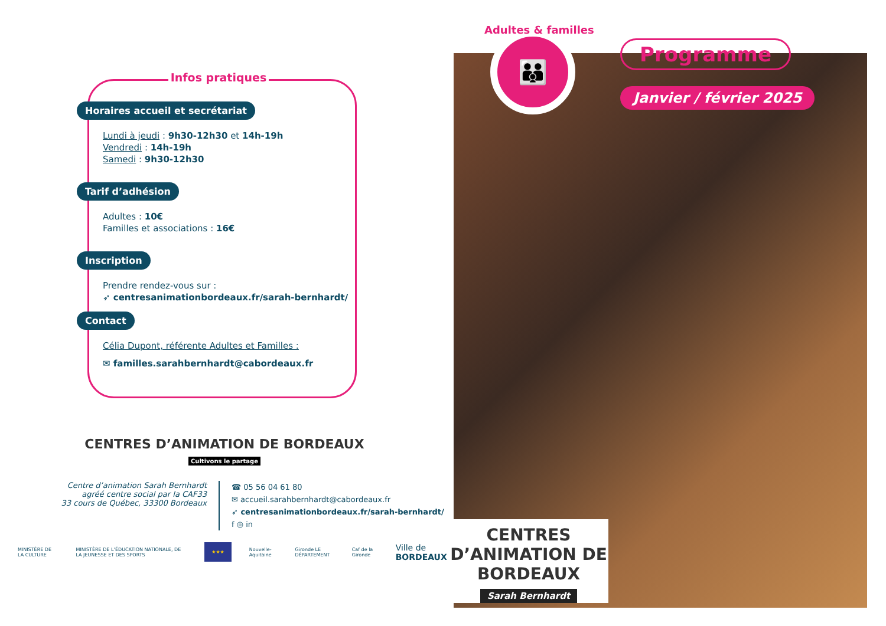Infos pratiques
Horaires accueil et secrétariat
Lundi à jeudi : 9h30-12h30 et 14h-19h
Vendredi : 14h-19h
Samedi : 9h30-12h30
Tarif d’adhésion
Adultes : 10€
Familles et associations : 16€
Inscription
Prendre rendez-vous sur :
➶ centresanimationbordeaux.fr/sarah-bernhardt/
Contact
Célia Dupont, référente Adultes et Familles :
✉ familles.sarahbernhardt@cabordeaux.fr
CENTRES D’ANIMATION DE BORDEAUX
Cultivons le partage
Centre d’animation Sarah Bernhardt
agréé centre social par la CAF33
33 cours de Québec, 33300 Bordeaux
☎ 05 56 04 61 80
✉ accueil.sarahbernhardt@cabordeaux.fr
➶ centresanimationbordeaux.fr/sarah-bernhardt/
f ◎ in
MINISTÈRE DE LA CULTURE MINISTÈRE DE L’ÉDUCATION NATIONALE, DE LA JEUNESSE ET DES SPORTS ★★★ Nouvelle-Aquitaine Gironde LE DÉPARTEMENT Caf de la Gironde Ville de BORDEAUX
👪
Adultes & familles
Programme
Janvier / février 2025
CENTRES D’ANIMATION DE BORDEAUX
Sarah Bernhardt